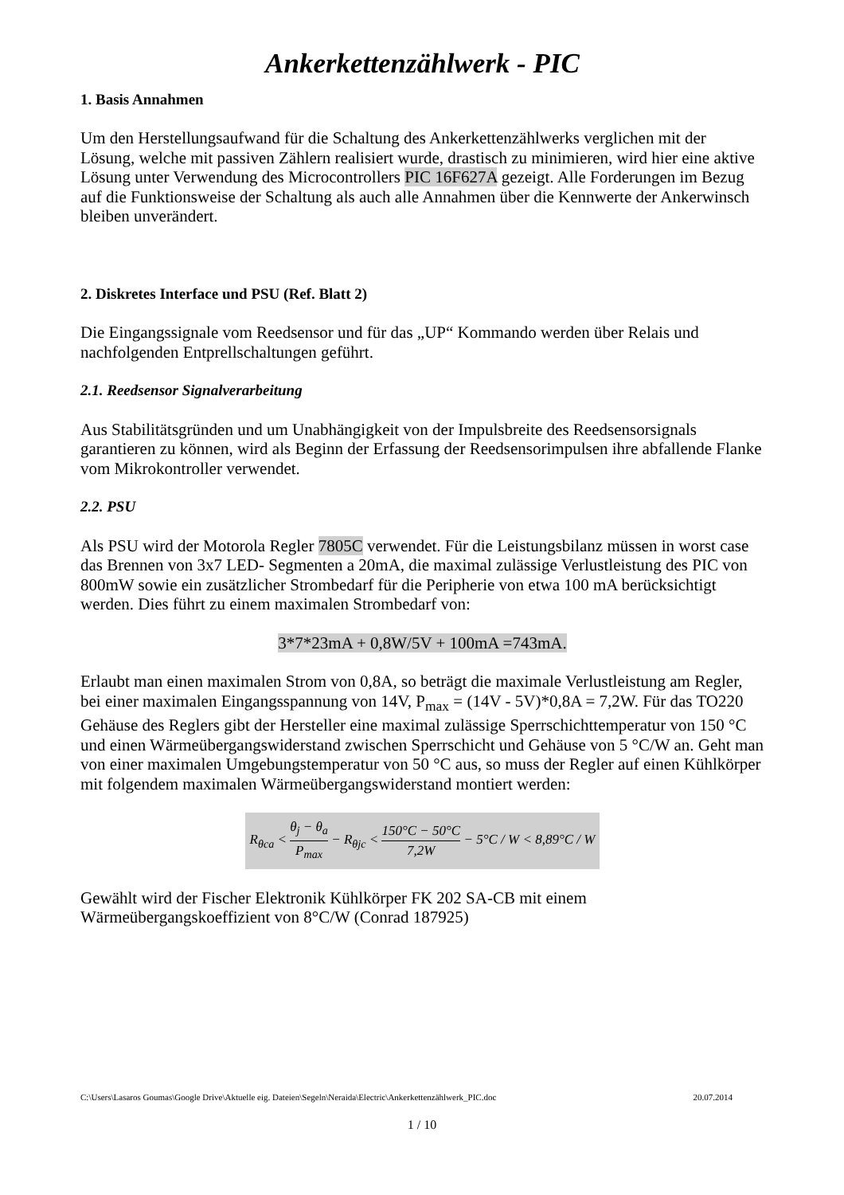Ankerkettenzählwerk - PIC
1. Basis Annahmen
Um den Herstellungsaufwand für die Schaltung des Ankerkettenzählwerks verglichen mit der Lösung, welche mit passiven Zählern realisiert wurde, drastisch zu minimieren, wird hier eine aktive Lösung unter Verwendung des Microcontrollers PIC 16F627A gezeigt. Alle Forderungen im Bezug auf die Funktionsweise der Schaltung als auch alle Annahmen über die Kennwerte der Ankerwinsch bleiben unverändert.
2. Diskretes Interface und PSU (Ref. Blatt 2)
Die Eingangssignale vom Reedsensor und für das „UP“ Kommando werden über Relais und nachfolgenden Entprellschaltungen geführt.
2.1. Reedsensor Signalverarbeitung
Aus Stabilitätsgründen und um Unabhängigkeit von der Impulsbreite des Reedsensorsignals garantieren zu können, wird als Beginn der Erfassung der Reedsensorimpulsen ihre abfallende Flanke vom Mikrokontroller verwendet.
2.2. PSU
Als PSU wird der Motorola Regler 7805C verwendet. Für die Leistungsbilanz müssen in worst case das Brennen von 3x7 LED- Segmenten a 20mA, die maximal zulässige Verlustleistung des PIC von 800mW sowie ein zusätzlicher Strombedarf für die Peripherie von etwa 100 mA berücksichtigt werden. Dies führt zu einem maximalen Strombedarf von:
3*7*23mA + 0,8W/5V + 100mA =743mA.
Erlaubt man einen maximalen Strom von 0,8A, so beträgt die maximale Verlustleistung am Regler, bei einer maximalen Eingangsspannung von 14V, P<sub>max</sub> = (14V - 5V)*0,8A = 7,2W. Für das TO220 Gehäuse des Reglers gibt der Hersteller eine maximal zulässige Sperrschichttemperatur von 150 °C und einen Wärmeübergangswiderstand zwischen Sperrschicht und Gehäuse von 5 °C/W an. Geht man von einer maximalen Umgebungstemperatur von 50 °C aus, so muss der Regler auf einen Kühlkörper mit folgendem maximalen Wärmeübergangswiderstand montiert werden:
R<sub>θca</sub> < θ<sub>j</sub> − θ<sub>a</sub> P<sub>max</sub> − R<sub>θjc</sub> < 150°C − 50°C 7,2W − 5°C / W < 8,89°C / W
Gewählt wird der Fischer Elektronik Kühlkörper FK 202 SA-CB mit einem Wärmeübergangskoeffizient von 8°C/W (Conrad 187925)
C:\Users\Lasaros Goumas\Google Drive\Aktuelle eig. Dateien\Segeln\Neraida\Electric\Ankerkettenzählwerk_PIC.doc 20.07.2014
1 / 10